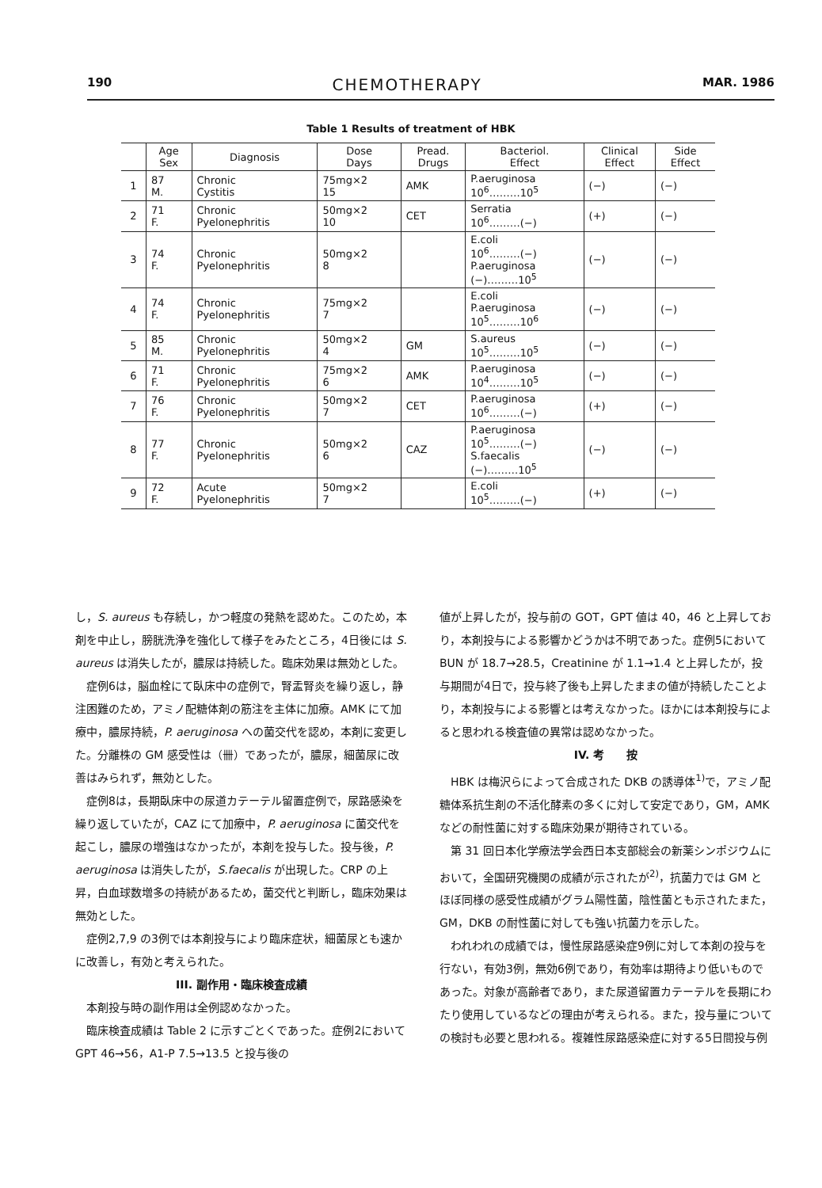190 CHEMOTHERAPY MAR. 1986
Table 1 Results of treatment of HBK
| | Age Sex | Diagnosis | Dose Days | Pread. Drugs | Bacteriol. Effect | Clinical Effect | Side Effect |
| --- | --- | --- | --- | --- | --- | --- | --- |
| 1 | 87 M. | Chronic Cystitis | 75mg×2 15 | AMK | P.aeruginosa 10<sup>6</sup>………10<sup>5</sup> | (−) | (−) |
| 2 | 71 F. | Chronic Pyelonephritis | 50mg×2 10 | CET | Serratia 10<sup>6</sup>………(−) | (+) | (−) |
| 3 | 74 F. | Chronic Pyelonephritis | 50mg×2 8 | | E.coli 10<sup>6</sup>………(−) P.aeruginosa (−)………10<sup>5</sup> | (−) | (−) |
| 4 | 74 F. | Chronic Pyelonephritis | 75mg×2 7 | | E.coli P.aeruginosa 10<sup>5</sup>………10<sup>6</sup> | (−) | (−) |
| 5 | 85 M. | Chronic Pyelonephritis | 50mg×2 4 | GM | S.aureus 10<sup>5</sup>………10<sup>5</sup> | (−) | (−) |
| 6 | 71 F. | Chronic Pyelonephritis | 75mg×2 6 | AMK | P.aeruginosa 10<sup>4</sup>………10<sup>5</sup> | (−) | (−) |
| 7 | 76 F. | Chronic Pyelonephritis | 50mg×2 7 | CET | P.aeruginosa 10<sup>6</sup>………(−) | (+) | (−) |
| 8 | 77 F. | Chronic Pyelonephritis | 50mg×2 6 | CAZ | P.aeruginosa 10<sup>5</sup>………(−) S.faecalis (−)………10<sup>5</sup> | (−) | (−) |
| 9 | 72 F. | Acute Pyelonephritis | 50mg×2 7 | | E.coli 10<sup>5</sup>………(−) | (+) | (−) |
し，S. aureus も存続し，かつ軽度の発熱を認めた。このため，本剤を中止し，膀胱洗浄を強化して様子をみたところ，4日後には S. aureus は消失したが，膿尿は持続した。臨床効果は無効とした。
症例6は，脳血栓にて臥床中の症例で，腎盂腎炎を繰り返し，静注困難のため，アミノ配糖体剤の筋注を主体に加療。AMK にて加療中，膿尿持続，P. aeruginosa への菌交代を認め，本剤に変更した。分離株の GM 感受性は（卌）であったが，膿尿，細菌尿に改善はみられず，無効とした。
症例8は，長期臥床中の尿道カテーテル留置症例で，尿路感染を繰り返していたが，CAZ にて加療中，P. aeruginosa に菌交代を起こし，膿尿の増強はなかったが，本剤を投与した。投与後，P. aeruginosa は消失したが，S.faecalis が出現した。CRP の上昇，白血球数増多の持続があるため，菌交代と判断し，臨床効果は無効とした。
症例2,7,9 の3例では本剤投与により臨床症状，細菌尿とも速かに改善し，有効と考えられた。
III. 副作用・臨床検査成績
本剤投与時の副作用は全例認めなかった。
臨床検査成績は Table 2 に示すごとくであった。症例2において GPT 46→56，A1-P 7.5→13.5 と投与後の
値が上昇したが，投与前の GOT，GPT 値は 40，46 と上昇しており，本剤投与による影響かどうかは不明であった。症例5において BUN が 18.7→28.5，Creatinine が 1.1→1.4 と上昇したが，投与期間が4日で，投与終了後も上昇したままの値が持続したことより，本剤投与による影響とは考えなかった。ほかには本剤投与によると思われる検査値の異常は認めなかった。
IV. 考　　按
HBK は梅沢らによって合成された DKB の誘導体<sup>1)</sup>で，アミノ配糖体系抗生剤の不活化酵素の多くに対して安定であり，GM，AMK などの耐性菌に対する臨床効果が期待されている。
第 31 回日本化学療法学会西日本支部総会の新薬シンポジウムにおいて，全国研究機関の成績が示されたが<sup>2)</sup>，抗菌力では GM とほぼ同様の感受性成績がグラム陽性菌，陰性菌とも示されたまた，GM，DKB の耐性菌に対しても強い抗菌力を示した。
われわれの成績では，慢性尿路感染症9例に対して本剤の投与を行ない，有効3例，無効6例であり，有効率は期待より低いものであった。対象が高齢者であり，また尿道留置カテーテルを長期にわたり使用しているなどの理由が考えられる。また，投与量についての検討も必要と思われる。複雑性尿路感染症に対する5日間投与例